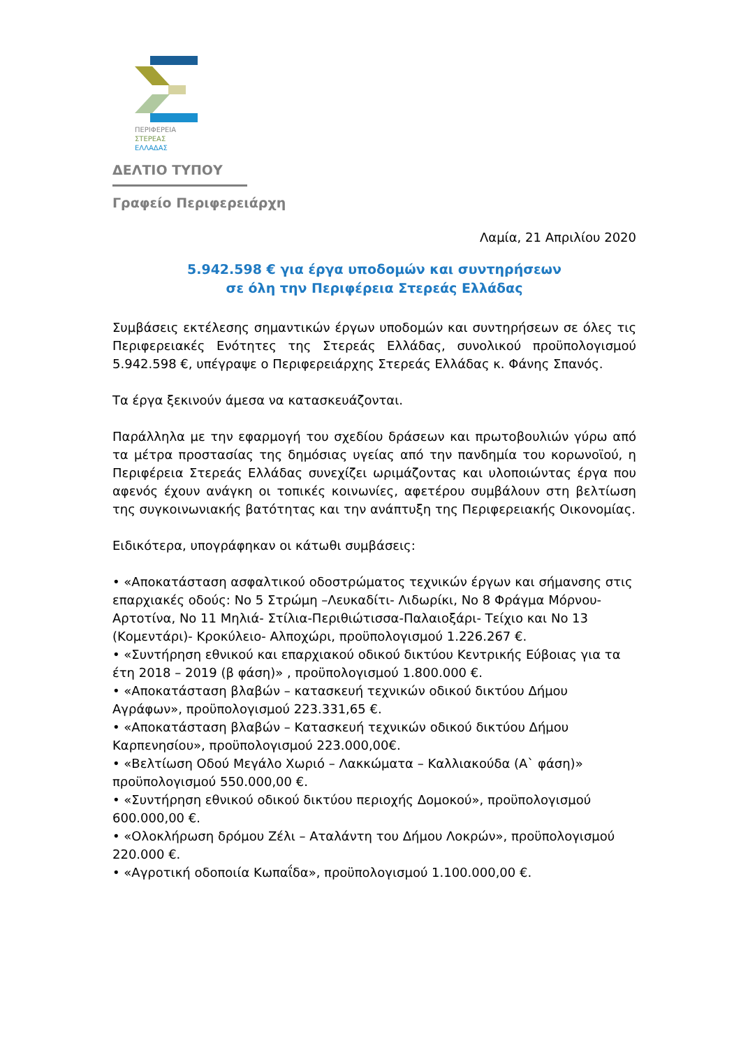ΠΕΡΙΦΕΡΕΙΑ
ΣΤΕΡΕΑΣ
ΕΛΛΑΔΑΣ
ΔΕΛΤΙΟ ΤΥΠΟΥ
Γραφείο Περιφερειάρχη
Λαμία, 21 Απριλίου 2020
5.942.598 € για έργα υποδομών και συντηρήσεων
σε όλη την Περιφέρεια Στερεάς Ελλάδας
Συμβάσεις εκτέλεσης σημαντικών έργων υποδομών και συντηρήσεων σε όλες τις Περιφερειακές Ενότητες της Στερεάς Ελλάδας, συνολικού προϋπολογισμού 5.942.598 €, υπέγραψε ο Περιφερειάρχης Στερεάς Ελλάδας κ. Φάνης Σπανός.
Τα έργα ξεκινούν άμεσα να κατασκευάζονται.
Παράλληλα με την εφαρμογή του σχεδίου δράσεων και πρωτοβουλιών γύρω από τα μέτρα προστασίας της δημόσιας υγείας από την πανδημία του κορωνοϊού, η Περιφέρεια Στερεάς Ελλάδας συνεχίζει ωριμάζοντας και υλοποιώντας έργα που αφενός έχουν ανάγκη οι τοπικές κοινωνίες, αφετέρου συμβάλουν στη βελτίωση της συγκοινωνιακής βατότητας και την ανάπτυξη της Περιφερειακής Οικονομίας.
Ειδικότερα, υπογράφηκαν οι κάτωθι συμβάσεις:
• «Αποκατάσταση ασφαλτικού οδοστρώματος τεχνικών έργων και σήμανσης στις επαρχιακές οδούς: Νο 5 Στρώμη –Λευκαδίτι- Λιδωρίκι, Νο 8 Φράγμα Μόρνου- Αρτοτίνα, Νο 11 Μηλιά- Στίλια-Περιθιώτισσα-Παλαιοξάρι- Τείχιο και Νο 13 (Κομεντάρι)- Κροκύλειο- Αλποχώρι, προϋπολογισμού 1.226.267 €.
• «Συντήρηση εθνικού και επαρχιακού οδικού δικτύου Κεντρικής Εύβοιας για τα έτη 2018 – 2019 (β φάση)» , προϋπολογισμού 1.800.000 €.
• «Αποκατάσταση βλαβών – κατασκευή τεχνικών οδικού δικτύου Δήμου Αγράφων», προϋπολογισμού 223.331,65 €.
• «Αποκατάσταση βλαβών – Κατασκευή τεχνικών οδικού δικτύου Δήμου Καρπενησίου», προϋπολογισμού 223.000,00€.
• «Βελτίωση Οδού Μεγάλο Χωριό – Λακκώματα – Καλλιακούδα (Α` φάση)» προϋπολογισμού 550.000,00 €.
• «Συντήρηση εθνικού οδικού δικτύου περιοχής Δομοκού», προϋπολογισμού 600.000,00 €.
• «Ολοκλήρωση δρόμου Ζέλι – Αταλάντη του Δήμου Λοκρών», προϋπολογισμού 220.000 €.
• «Αγροτική οδοποιία Κωπαΐδα», προϋπολογισμού 1.100.000,00 €.